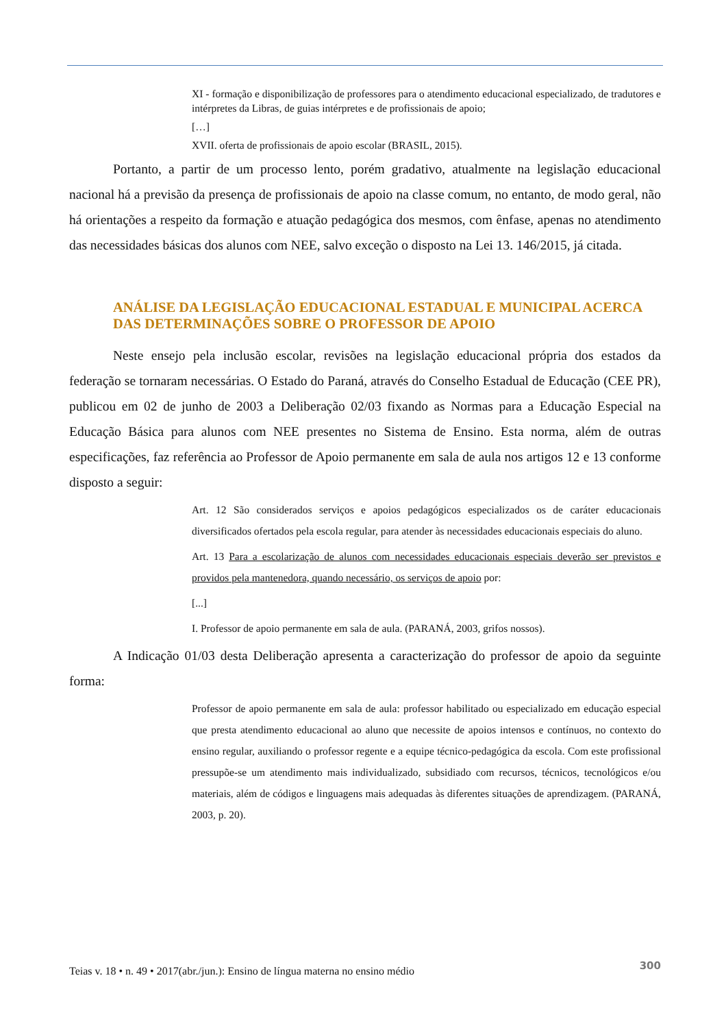XI - formação e disponibilização de professores para o atendimento educacional especializado, de tradutores e intérpretes da Libras, de guias intérpretes e de profissionais de apoio;
[…]
XVII. oferta de profissionais de apoio escolar (BRASIL, 2015).
Portanto, a partir de um processo lento, porém gradativo, atualmente na legislação educacional nacional há a previsão da presença de profissionais de apoio na classe comum, no entanto, de modo geral, não há orientações a respeito da formação e atuação pedagógica dos mesmos, com ênfase, apenas no atendimento das necessidades básicas dos alunos com NEE, salvo exceção o disposto na Lei 13. 146/2015, já citada.
ANÁLISE DA LEGISLAÇÃO EDUCACIONAL ESTADUAL E MUNICIPAL ACERCA DAS DETERMINAÇÕES SOBRE O PROFESSOR DE APOIO
Neste ensejo pela inclusão escolar, revisões na legislação educacional própria dos estados da federação se tornaram necessárias. O Estado do Paraná, através do Conselho Estadual de Educação (CEE PR), publicou em 02 de junho de 2003 a Deliberação 02/03 fixando as Normas para a Educação Especial na Educação Básica para alunos com NEE presentes no Sistema de Ensino. Esta norma, além de outras especificações, faz referência ao Professor de Apoio permanente em sala de aula nos artigos 12 e 13 conforme disposto a seguir:
Art. 12 São considerados serviços e apoios pedagógicos especializados os de caráter educacionais diversificados ofertados pela escola regular, para atender às necessidades educacionais especiais do aluno.
Art. 13 Para a escolarização de alunos com necessidades educacionais especiais deverão ser previstos e providos pela mantenedora, quando necessário, os serviços de apoio por:
[...]
I. Professor de apoio permanente em sala de aula. (PARANÁ, 2003, grifos nossos).
A Indicação 01/03 desta Deliberação apresenta a caracterização do professor de apoio da seguinte forma:
Professor de apoio permanente em sala de aula: professor habilitado ou especializado em educação especial que presta atendimento educacional ao aluno que necessite de apoios intensos e contínuos, no contexto do ensino regular, auxiliando o professor regente e a equipe técnico-pedagógica da escola. Com este profissional pressupõe-se um atendimento mais individualizado, subsidiado com recursos, técnicos, tecnológicos e/ou materiais, além de códigos e linguagens mais adequadas às diferentes situações de aprendizagem. (PARANÁ, 2003, p. 20).
Teias v. 18 • n. 49 • 2017(abr./jun.): Ensino de língua materna no ensino médio 300